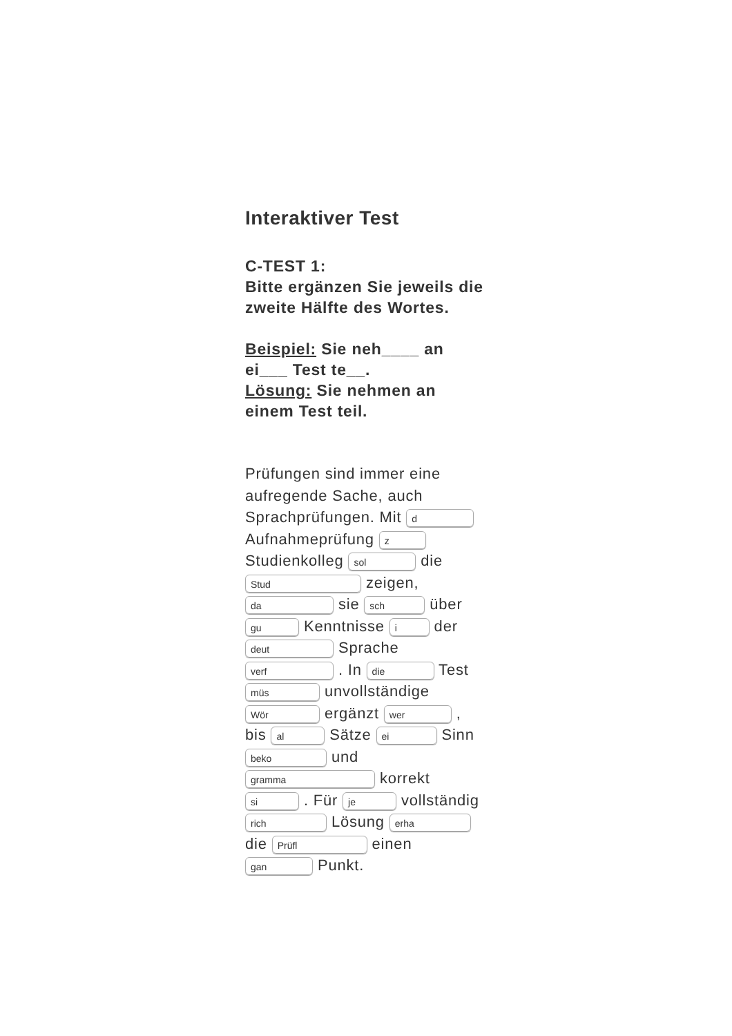Interaktiver Test
C-TEST 1:
Bitte ergänzen Sie jeweils die zweite Hälfte des Wortes.
Beispiel: Sie neh____ an ei___ Test te__.
Lösung: Sie nehmen an einem Test teil.
Prüfungen sind immer eine aufregende Sache, auch Sprachprüfungen. Mit d Aufnahmeprüfung z Studienkolleg sol die Stud zeigen, da sie sch über gu Kenntnisse i der deut Sprache verf . In die Test müs unvollständige Wör ergänzt wer , bis al Sätze ei Sinn beko und gramma korrekt si . Für je vollständig rich Lösung erha die Prüfl einen gan Punkt.